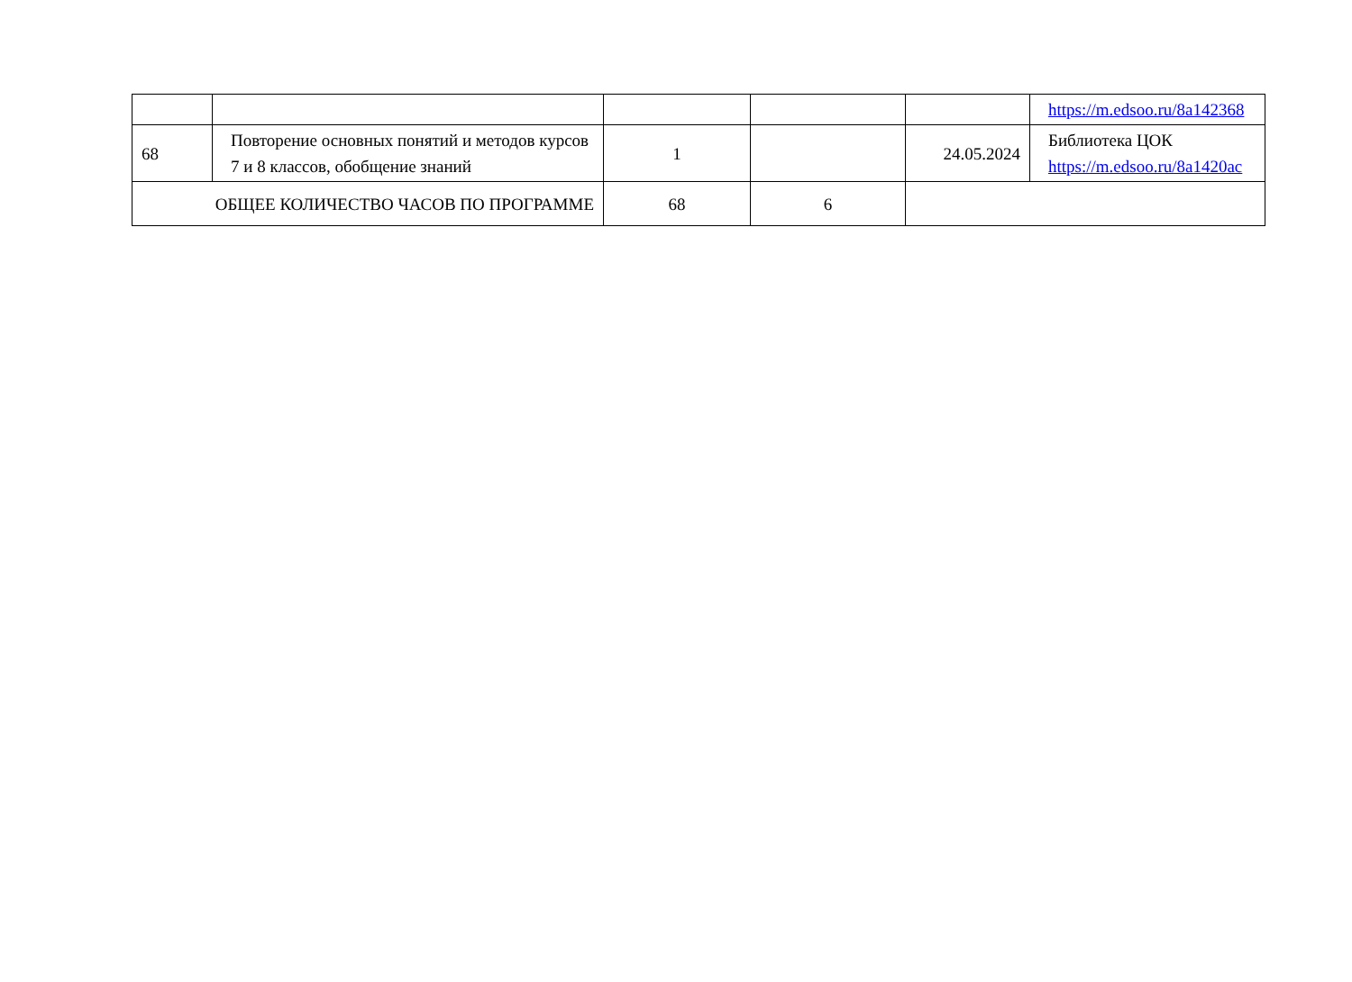| | | | | | https://m.edsoo.ru/8a142368 |
| 68 | Повторение основных понятий и методов курсов 7 и 8 классов, обобщение знаний | 1 | | 24.05.2024 | Библиотека ЦОК https://m.edsoo.ru/8a1420ac |
| ОБЩЕЕ КОЛИЧЕСТВО ЧАСОВ ПО ПРОГРАММЕ | | 68 | 6 | | |